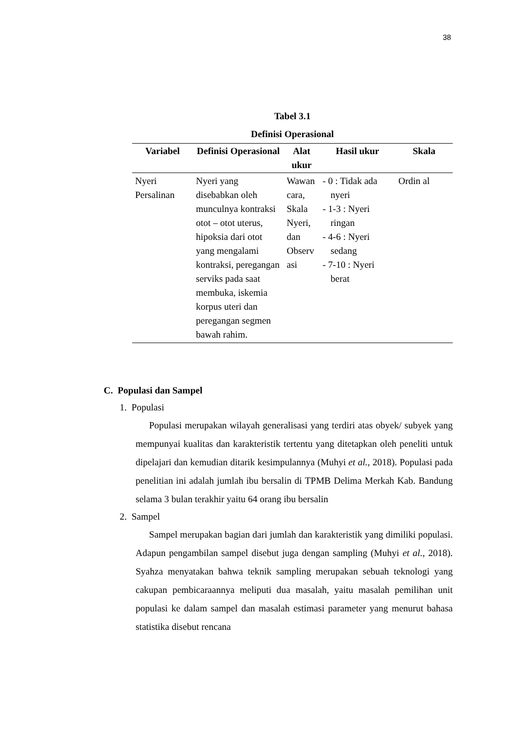38
Tabel 3.1
Definisi Operasional
| Variabel | Definisi Operasional | Alat ukur | Hasil ukur | Skala |
| --- | --- | --- | --- | --- |
| Nyeri Persalinan | Nyeri yang disebabkan oleh munculnya kontraksi otot – otot uterus, hipoksia dari otot yang mengalami kontraksi, peregangan serviks pada saat membuka, iskemia korpus uteri dan peregangan segmen bawah rahim. | Wawan cara, Skala Nyeri, dan Observ asi | - 0 : Tidak ada nyeri - 1-3 : Nyeri ringan - 4-6 : Nyeri sedang - 7-10 : Nyeri berat | Ordin al |
C. Populasi dan Sampel
1. Populasi
Populasi merupakan wilayah generalisasi yang terdiri atas obyek/ subyek yang mempunyai kualitas dan karakteristik tertentu yang ditetapkan oleh peneliti untuk dipelajari dan kemudian ditarik kesimpulannya (Muhyi et al., 2018). Populasi pada penelitian ini adalah jumlah ibu bersalin di TPMB Delima Merkah Kab. Bandung selama 3 bulan terakhir yaitu 64 orang ibu bersalin
2. Sampel
Sampel merupakan bagian dari jumlah dan karakteristik yang dimiliki populasi. Adapun pengambilan sampel disebut juga dengan sampling (Muhyi et al., 2018). Syahza menyatakan bahwa teknik sampling merupakan sebuah teknologi yang cakupan pembicaraannya meliputi dua masalah, yaitu masalah pemilihan unit populasi ke dalam sampel dan masalah estimasi parameter yang menurut bahasa statistika disebut rencana